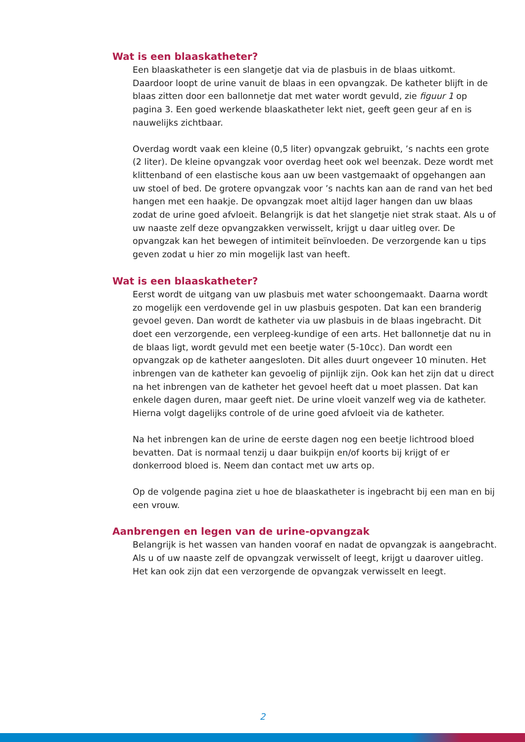Wat is een blaaskatheter?
Een blaaskatheter is een slangetje dat via de plasbuis in de blaas uitkomt. Daardoor loopt de urine vanuit de blaas in een opvangzak. De katheter blijft in de blaas zitten door een ballonnetje dat met water wordt gevuld, zie figuur 1 op pagina 3. Een goed werkende blaaskatheter lekt niet, geeft geen geur af en is nauwelijks zichtbaar.
Overdag wordt vaak een kleine (0,5 liter) opvangzak gebruikt, ’s nachts een grote (2 liter). De kleine opvangzak voor overdag heet ook wel beenzak. Deze wordt met klittenband of een elastische kous aan uw been vastgemaakt of opgehangen aan uw stoel of bed. De grotere opvangzak voor ’s nachts kan aan de rand van het bed hangen met een haakje. De opvangzak moet altijd lager hangen dan uw blaas zodat de urine goed afvloeit. Belangrijk is dat het slangetje niet strak staat. Als u of uw naaste zelf deze opvangzakken verwisselt, krijgt u daar uitleg over. De opvangzak kan het bewegen of intimiteit beïnvloeden. De verzorgende kan u tips geven zodat u hier zo min mogelijk last van heeft.
Wat is een blaaskatheter?
Eerst wordt de uitgang van uw plasbuis met water schoongemaakt. Daarna wordt zo mogelijk een verdovende gel in uw plasbuis gespoten. Dat kan een branderig gevoel geven. Dan wordt de katheter via uw plasbuis in de blaas ingebracht. Dit doet een verzorgende, een verpleeg-kundige of een arts. Het ballonnetje dat nu in de blaas ligt, wordt gevuld met een beetje water (5-10cc). Dan wordt een opvangzak op de katheter aangesloten. Dit alles duurt ongeveer 10 minuten. Het inbrengen van de katheter kan gevoelig of pijnlijk zijn. Ook kan het zijn dat u direct na het inbrengen van de katheter het gevoel heeft dat u moet plassen. Dat kan enkele dagen duren, maar geeft niet. De urine vloeit vanzelf weg via de katheter. Hierna volgt dagelijks controle of de urine goed afvloeit via de katheter.
Na het inbrengen kan de urine de eerste dagen nog een beetje lichtrood bloed bevatten. Dat is normaal tenzij u daar buikpijn en/of koorts bij krijgt of er donkerrood bloed is. Neem dan contact met uw arts op.
Op de volgende pagina ziet u hoe de blaaskatheter is ingebracht bij een man en bij een vrouw.
Aanbrengen en legen van de urine-opvangzak
Belangrijk is het wassen van handen vooraf en nadat de opvangzak is aangebracht. Als u of uw naaste zelf de opvangzak verwisselt of leegt, krijgt u daarover uitleg. Het kan ook zijn dat een verzorgende de opvangzak verwisselt en leegt.
2